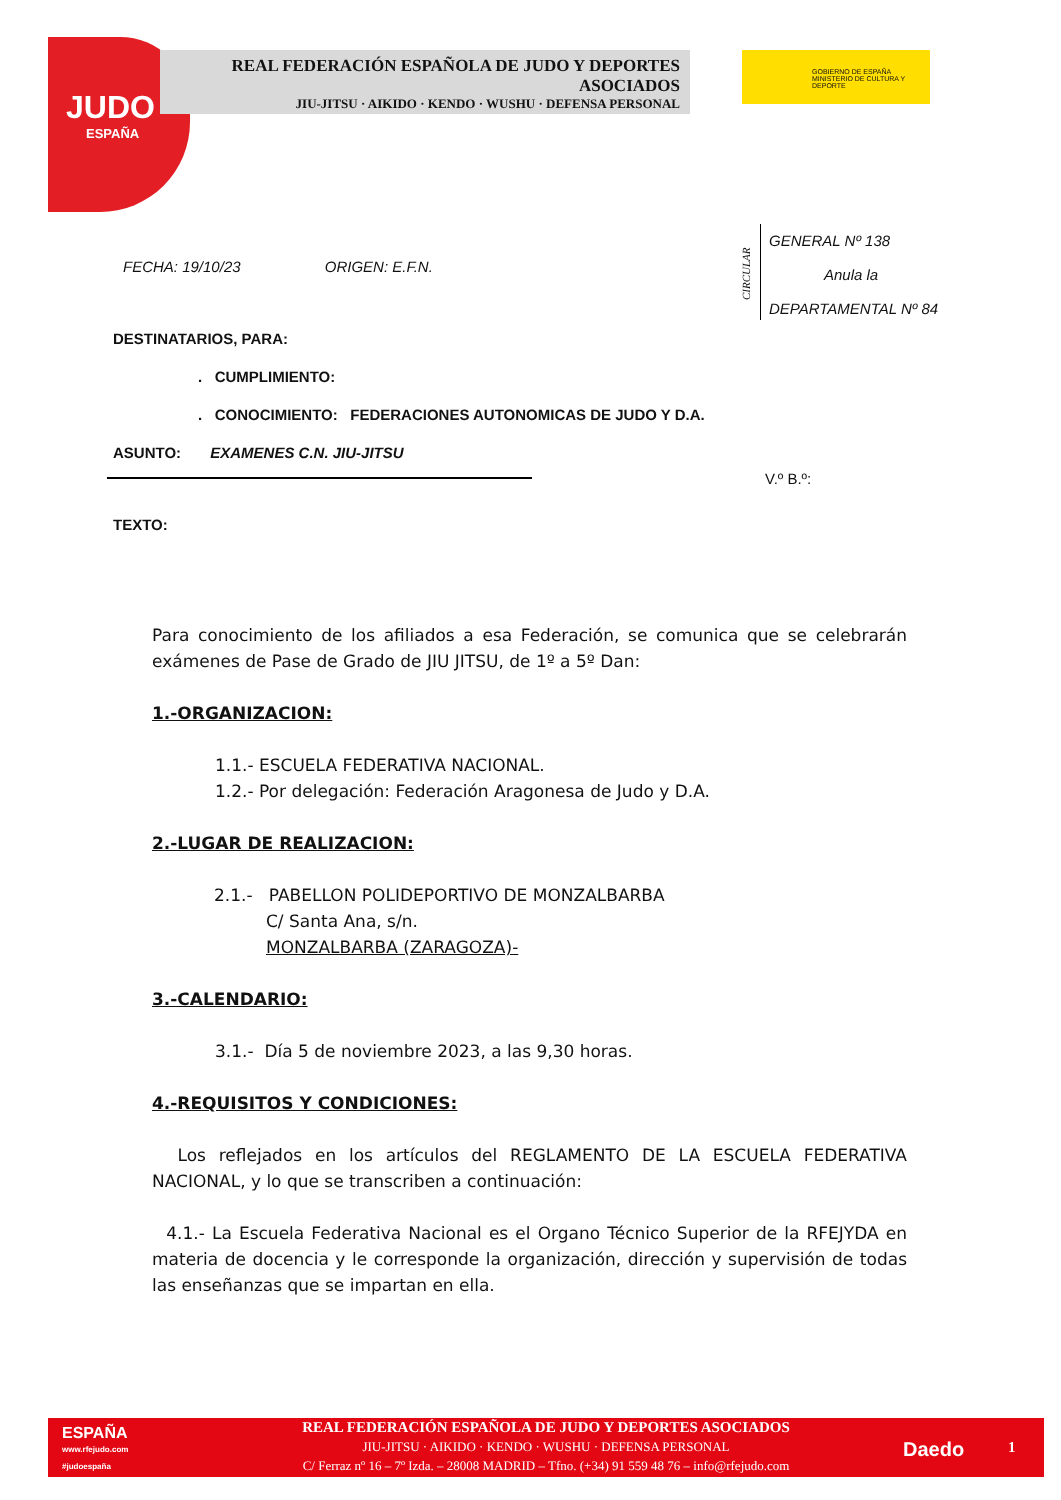JUDO
ESPAÑA
REAL FEDERACIÓN ESPAÑOLA DE JUDO Y DEPORTES ASOCIADOS
JIU-JITSU · AIKIDO · KENDO · WUSHU · DEFENSA PERSONAL
GOBIERNO DE ESPAÑA MINISTERIO DE CULTURA Y DEPORTE
GENERAL Nº 138
Anula la
DEPARTAMENTAL Nº 84
CIRCULAR
FECHA: 19/10/23 ORIGEN: E.F.N.
DESTINATARIOS, PARA:
. CUMPLIMIENTO:
. CONOCIMIENTO: FEDERACIONES AUTONOMICAS DE JUDO Y D.A.
ASUNTO: EXAMENES C.N. JIU-JITSU
V.º B.º:
TEXTO:
Para conocimiento de los afiliados a esa Federación, se comunica que se celebrarán exámenes de Pase de Grado de JIU JITSU, de 1º a 5º Dan:
1.-ORGANIZACION:
1.1.- ESCUELA FEDERATIVA NACIONAL.
1.2.- Por delegación: Federación Aragonesa de Judo y D.A.
2.-LUGAR DE REALIZACION:
2.1.- PABELLON POLIDEPORTIVO DE MONZALBARBA
C/ Santa Ana, s/n.
MONZALBARBA (ZARAGOZA)-
3.-CALENDARIO:
3.1.- Día 5 de noviembre 2023, a las 9,30 horas.
4.-REQUISITOS Y CONDICIONES:
Los reflejados en los artículos del REGLAMENTO DE LA ESCUELA FEDERATIVA NACIONAL, y lo que se transcriben a continuación:
4.1.- La Escuela Federativa Nacional es el Organo Técnico Superior de la RFEJYDA en materia de docencia y le corresponde la organización, dirección y supervisión de todas las enseñanzas que se impartan en ella.
ESPAÑA
www.rfejudo.com
#judoespaña
REAL FEDERACIÓN ESPAÑOLA DE JUDO Y DEPORTES ASOCIADOS
JIU-JITSU · AIKIDO · KENDO · WUSHU · DEFENSA PERSONAL
C/ Ferraz nº 16 – 7º Izda. – 28008 MADRID – Tfno. (+34) 91 559 48 76 – info@rfejudo.com
Daedo 1